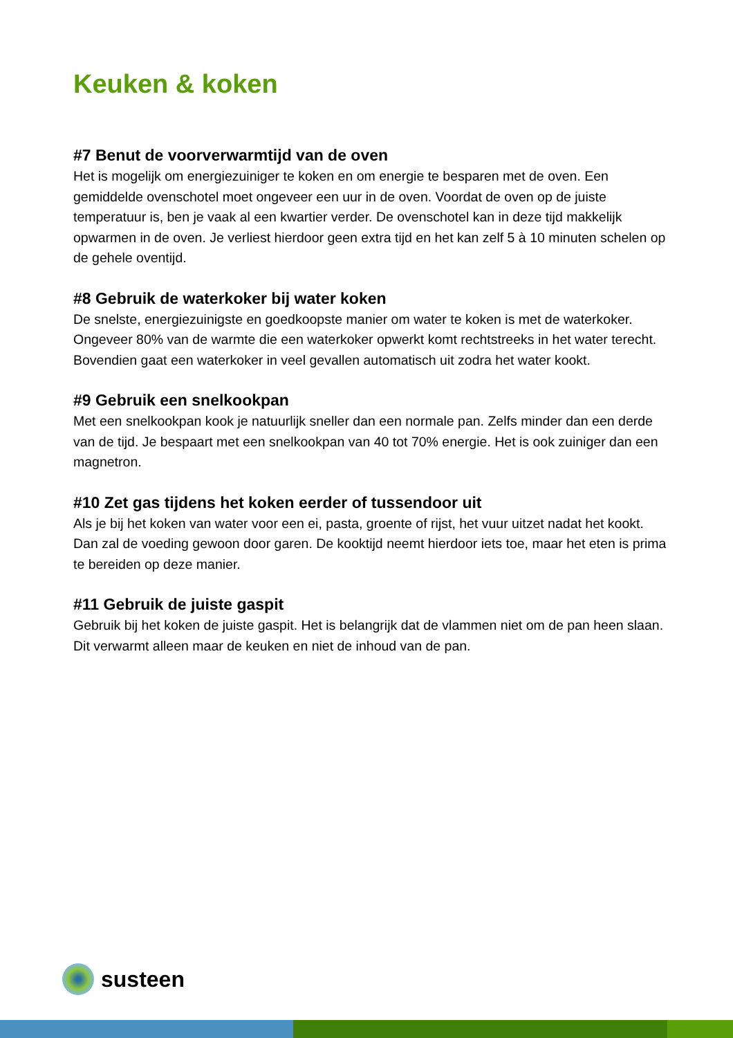Keuken & koken
#7 Benut de voorverwarmtijd van de oven
Het is mogelijk om energiezuiniger te koken en om energie te besparen met de oven. Een gemiddelde ovenschotel moet ongeveer een uur in de oven. Voordat de oven op de juiste temperatuur is, ben je vaak al een kwartier verder. De ovenschotel kan in deze tijd makkelijk opwarmen in de oven. Je verliest hierdoor geen extra tijd en het kan zelf 5 à 10 minuten schelen op de gehele oventijd.
#8 Gebruik de waterkoker bij water koken
De snelste, energiezuinigste en goedkoopste manier om water te koken is met de waterkoker. Ongeveer 80% van de warmte die een waterkoker opwerkt komt rechtstreeks in het water terecht. Bovendien gaat een waterkoker in veel gevallen automatisch uit zodra het water kookt.
#9 Gebruik een snelkookpan
Met een snelkookpan kook je natuurlijk sneller dan een normale pan. Zelfs minder dan een derde van de tijd. Je bespaart met een snelkookpan van 40 tot 70% energie. Het is ook zuiniger dan een magnetron.
#10 Zet gas tijdens het koken eerder of tussendoor uit
Als je bij het koken van water voor een ei, pasta, groente of rijst, het vuur uitzet nadat het kookt. Dan zal de voeding gewoon door garen. De kooktijd neemt hierdoor iets toe, maar het eten is prima te bereiden op deze manier.
#11 Gebruik de juiste gaspit
Gebruik bij het koken de juiste gaspit. Het is belangrijk dat de vlammen niet om de pan heen slaan. Dit verwarmt alleen maar de keuken en niet de inhoud van de pan.
susteen